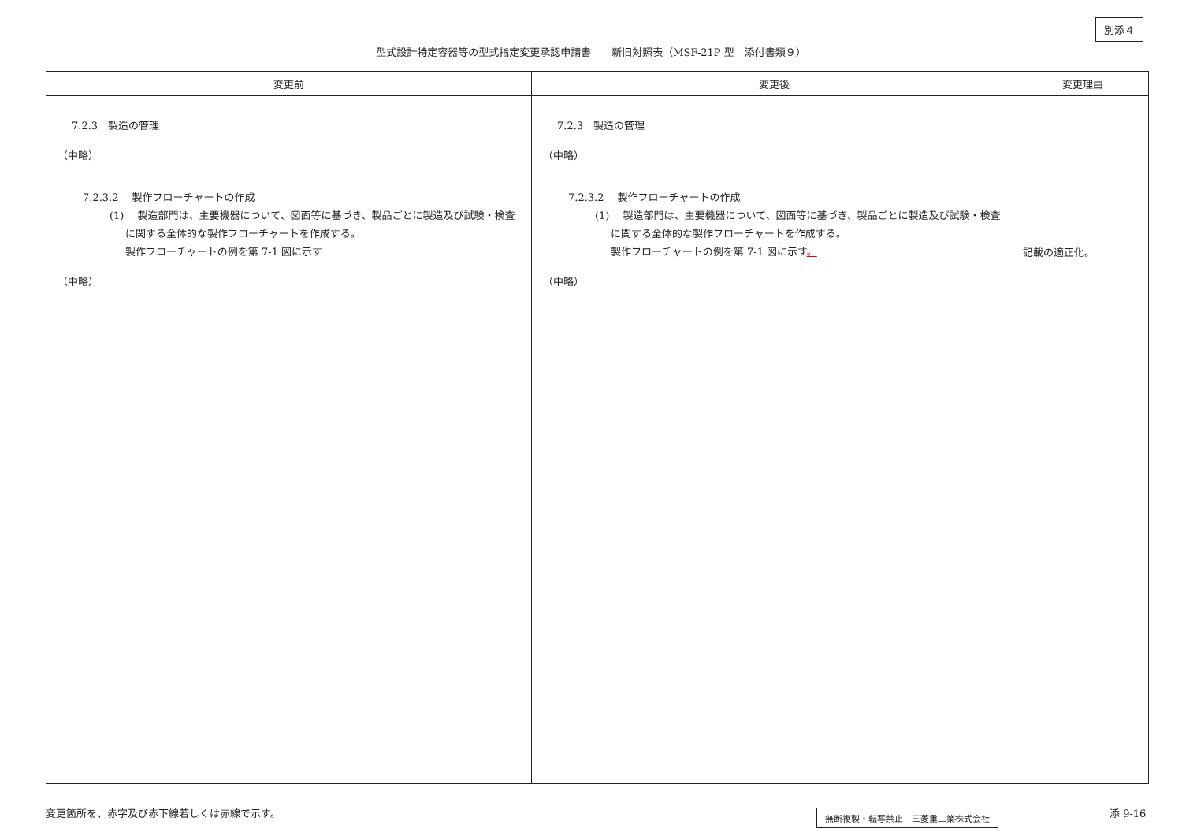別添４
型式設計特定容器等の型式指定変更承認申請書　　新旧対照表（MSF-21P 型　添付書類９）
| 変更前 | 変更後 | 変更理由 |
| --- | --- | --- |
| 7.2.3 製造の管理 （中略） 7.2.3.2 製作フローチャートの作成 (1) 製造部門は、主要機器について、図面等に基づき、製品ごとに製造及び試験・検査 に関する全体的な製作フローチャートを作成する。 製作フローチャートの例を第 7-1 図に示す （中略） | 7.2.3 製造の管理 （中略） 7.2.3.2 製作フローチャートの作成 (1) 製造部門は、主要機器について、図面等に基づき、製品ごとに製造及び試験・検査 に関する全体的な製作フローチャートを作成する。 製作フローチャートの例を第 7-1 図に示す 。 （中略） | 記載の適正化。 |
変更箇所を、赤字及び赤下線若しくは赤線で示す。
無断複製・転写禁止　三菱重工業株式会社
添 9-16